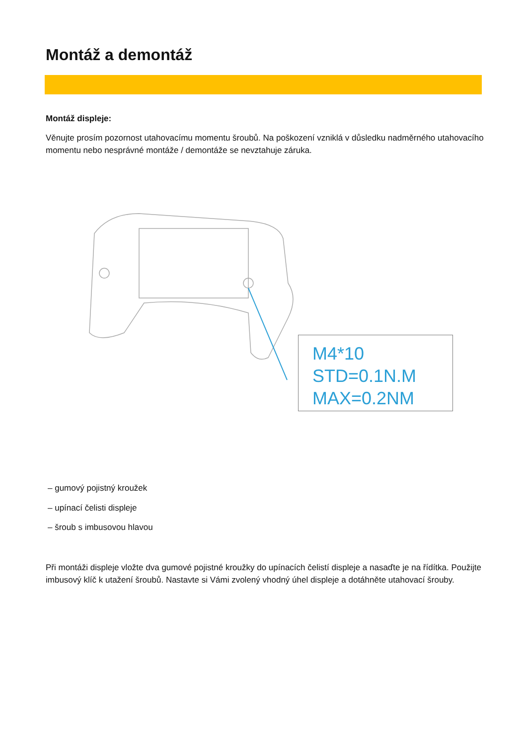Montáž a demontáž
Montáž displeje:
Věnujte prosím pozornost utahovacímu momentu šroubů. Na poškození vzniklá v důsledku nadměrného utahovacího momentu nebo nesprávné montáže / demontáže se nevztahuje záruka.
M4*10
STD=0.1N.M
MAX=0.2NM
– gumový pojistný kroužek
– upínací čelisti displeje
– šroub s imbusovou hlavou
Při montáži displeje vložte dva gumové pojistné kroužky do upínacích čelistí displeje a nasaďte je na řídítka. Použijte imbusový klíč k utažení šroubů. Nastavte si Vámi zvolený vhodný úhel displeje a dotáhněte utahovací šrouby.